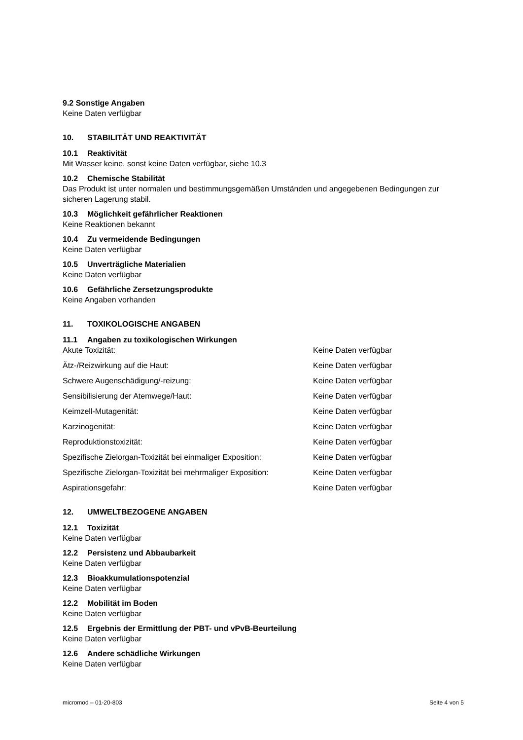9.2 Sonstige Angaben
Keine Daten verfügbar
10. STABILITÄT UND REAKTIVITÄT
10.1 Reaktivität
Mit Wasser keine, sonst keine Daten verfügbar, siehe 10.3
10.2 Chemische Stabilität
Das Produkt ist unter normalen und bestimmungsgemäßen Umständen und angegebenen Bedingungen zur sicheren Lagerung stabil.
10.3 Möglichkeit gefährlicher Reaktionen
Keine Reaktionen bekannt
10.4 Zu vermeidende Bedingungen
Keine Daten verfügbar
10.5 Unverträgliche Materialien
Keine Daten verfügbar
10.6 Gefährliche Zersetzungsprodukte
Keine Angaben vorhanden
11. TOXIKOLOGISCHE ANGABEN
11.1 Angaben zu toxikologischen Wirkungen
| Akute Toxizität: | Keine Daten verfügbar |
| Ätz-/Reizwirkung auf die Haut: | Keine Daten verfügbar |
| Schwere Augenschädigung/-reizung: | Keine Daten verfügbar |
| Sensibilisierung der Atemwege/Haut: | Keine Daten verfügbar |
| Keimzell-Mutagenität: | Keine Daten verfügbar |
| Karzinogenität: | Keine Daten verfügbar |
| Reproduktionstoxizität: | Keine Daten verfügbar |
| Spezifische Zielorgan-Toxizität bei einmaliger Exposition: | Keine Daten verfügbar |
| Spezifische Zielorgan-Toxizität bei mehrmaliger Exposition: | Keine Daten verfügbar |
| Aspirationsgefahr: | Keine Daten verfügbar |
12. UMWELTBEZOGENE ANGABEN
12.1 Toxizität
Keine Daten verfügbar
12.2 Persistenz und Abbaubarkeit
Keine Daten verfügbar
12.3 Bioakkumulationspotenzial
Keine Daten verfügbar
12.2 Mobilität im Boden
Keine Daten verfügbar
12.5 Ergebnis der Ermittlung der PBT- und vPvB-Beurteilung
Keine Daten verfügbar
12.6 Andere schädliche Wirkungen
Keine Daten verfügbar
micromod – 01-20-803 Seite 4 von 5